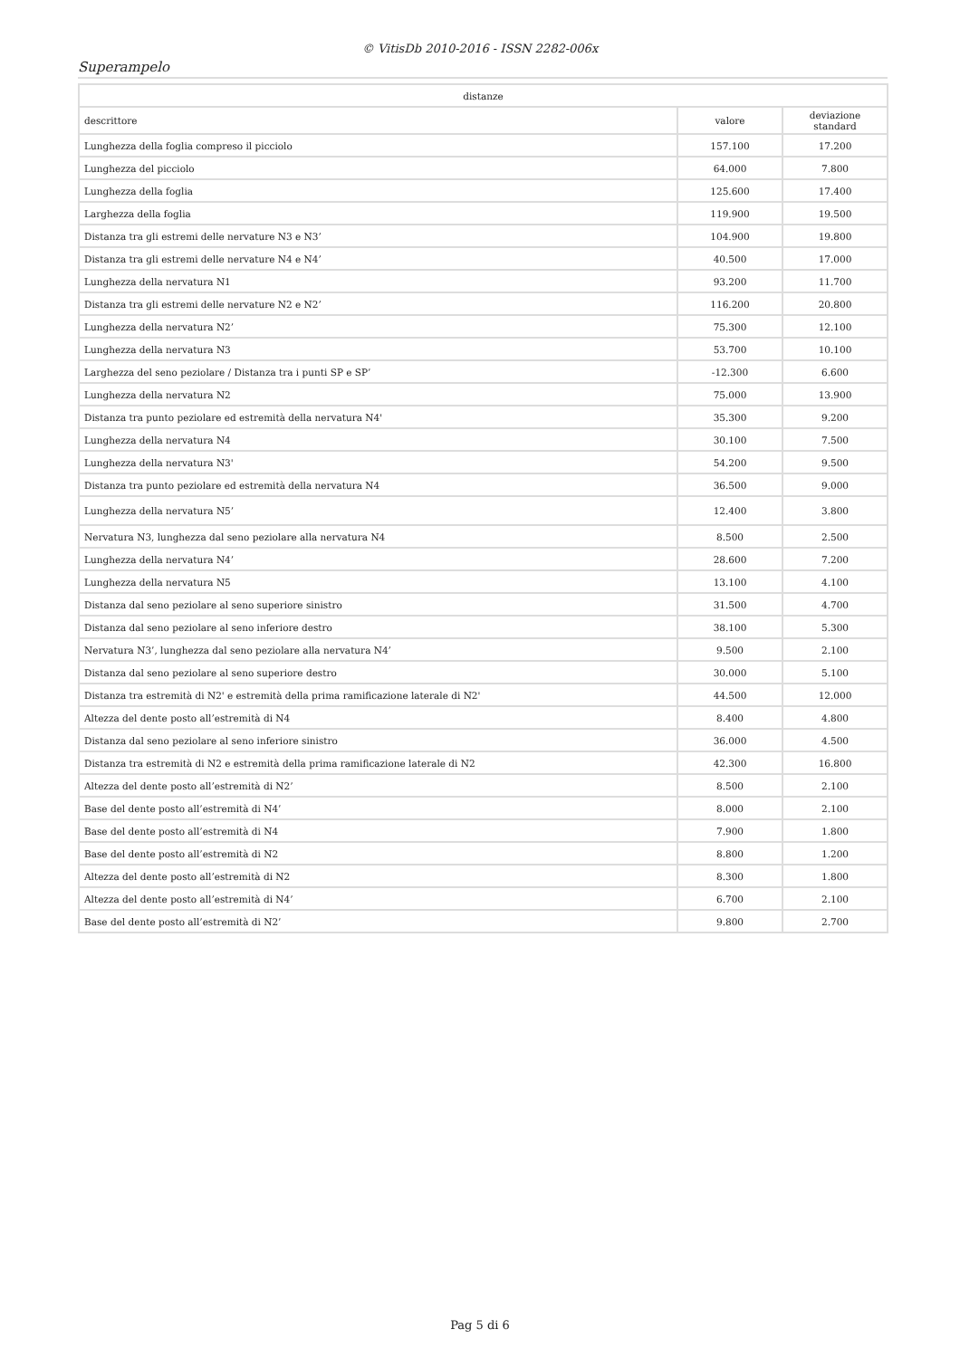© VitisDb 2010-2016 - ISSN 2282-006x
Superampelo
| distanze | | |
| --- | --- | --- |
| descrittore | valore | deviazione standard |
| Lunghezza della foglia compreso il picciolo | 157.100 | 17.200 |
| Lunghezza del picciolo | 64.000 | 7.800 |
| Lunghezza della foglia | 125.600 | 17.400 |
| Larghezza della foglia | 119.900 | 19.500 |
| Distanza tra gli estremi delle nervature N3 e N3’ | 104.900 | 19.800 |
| Distanza tra gli estremi delle nervature N4 e N4’ | 40.500 | 17.000 |
| Lunghezza della nervatura N1 | 93.200 | 11.700 |
| Distanza tra gli estremi delle nervature N2 e N2’ | 116.200 | 20.800 |
| Lunghezza della nervatura N2’ | 75.300 | 12.100 |
| Lunghezza della nervatura N3 | 53.700 | 10.100 |
| Larghezza del seno peziolare / Distanza tra i punti SP e SP’ | -12.300 | 6.600 |
| Lunghezza della nervatura N2 | 75.000 | 13.900 |
| Distanza tra punto peziolare ed estremità della nervatura N4' | 35.300 | 9.200 |
| Lunghezza della nervatura N4 | 30.100 | 7.500 |
| Lunghezza della nervatura N3' | 54.200 | 9.500 |
| Distanza tra punto peziolare ed estremità della nervatura N4 | 36.500 | 9.000 |
| Lunghezza della nervatura N5’ | 12.400 | 3.800 |
| Nervatura N3, lunghezza dal seno peziolare alla nervatura N4 | 8.500 | 2.500 |
| Lunghezza della nervatura N4’ | 28.600 | 7.200 |
| Lunghezza della nervatura N5 | 13.100 | 4.100 |
| Distanza dal seno peziolare al seno superiore sinistro | 31.500 | 4.700 |
| Distanza dal seno peziolare al seno inferiore destro | 38.100 | 5.300 |
| Nervatura N3’, lunghezza dal seno peziolare alla nervatura N4’ | 9.500 | 2.100 |
| Distanza dal seno peziolare al seno superiore destro | 30.000 | 5.100 |
| Distanza tra estremità di N2' e estremità della prima ramificazione laterale di N2' | 44.500 | 12.000 |
| Altezza del dente posto all’estremità di N4 | 8.400 | 4.800 |
| Distanza dal seno peziolare al seno inferiore sinistro | 36.000 | 4.500 |
| Distanza tra estremità di N2 e estremità della prima ramificazione laterale di N2 | 42.300 | 16.800 |
| Altezza del dente posto all’estremità di N2’ | 8.500 | 2.100 |
| Base del dente posto all’estremità di N4’ | 8.000 | 2.100 |
| Base del dente posto all’estremità di N4 | 7.900 | 1.800 |
| Base del dente posto all’estremità di N2 | 8.800 | 1.200 |
| Altezza del dente posto all’estremità di N2 | 8.300 | 1.800 |
| Altezza del dente posto all’estremità di N4’ | 6.700 | 2.100 |
| Base del dente posto all’estremità di N2’ | 9.800 | 2.700 |
Pag 5 di 6